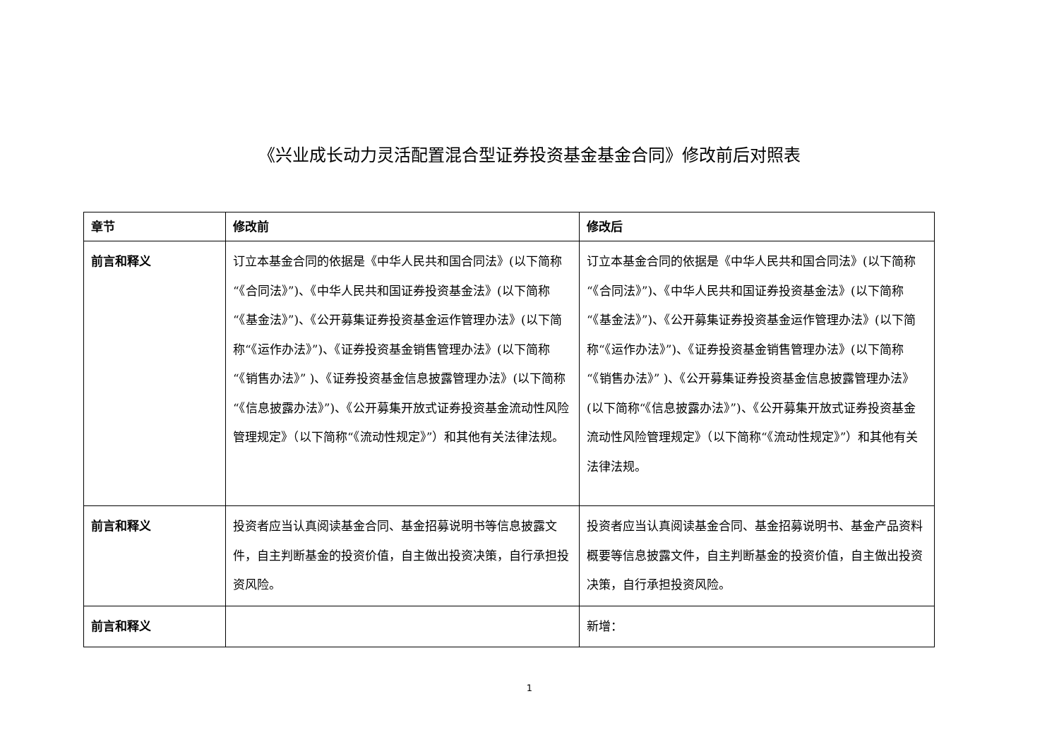《兴业成长动力灵活配置混合型证券投资基金基金合同》修改前后对照表
| 章节 | 修改前 | 修改后 |
| --- | --- | --- |
| 前言和释义 | 订立本基金合同的依据是《中华人民共和国合同法》(以下简称“《合同法》”)、《中华人民共和国证券投资基金法》(以下简称“《基金法》”)、《公开募集证券投资基金运作管理办法》(以下简称“《运作办法》”)、《证券投资基金销售管理办法》(以下简称 “《销售办法》” )、《证券投资基金信息披露管理办法》(以下简称“《信息披露办法》”)、《公开募集开放式证券投资基金流动性风险管理规定》（以下简称“《流动性规定》”）和其他有关法律法规。 | 订立本基金合同的依据是《中华人民共和国合同法》(以下简称“《合同法》”)、《中华人民共和国证券投资基金法》(以下简称“《基金法》”)、《公开募集证券投资基金运作管理办法》(以下简称“《运作办法》”)、《证券投资基金销售管理办法》(以下简称 “《销售办法》” )、《公开募集证券投资基金信息披露管理办法》(以下简称“《信息披露办法》”)、《公开募集开放式证券投资基金流动性风险管理规定》（以下简称“《流动性规定》”）和其他有关法律法规。 |
| 前言和释义 | 投资者应当认真阅读基金合同、基金招募说明书等信息披露文件，自主判断基金的投资价值，自主做出投资决策，自行承担投资风险。 | 投资者应当认真阅读基金合同、基金招募说明书、基金产品资料概要等信息披露文件，自主判断基金的投资价值，自主做出投资决策，自行承担投资风险。 |
| 前言和释义 | | 新增： |
1